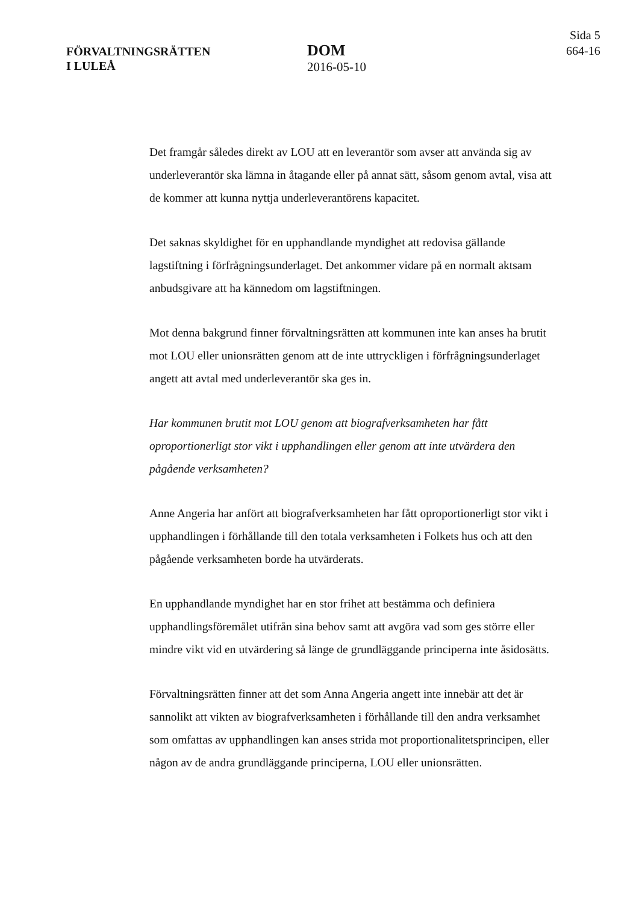FÖRVALTNINGSRÄTTEN
I LULEÅ
DOM
2016-05-10
Sida 5
664-16
Det framgår således direkt av LOU att en leverantör som avser att använda sig av underleverantör ska lämna in åtagande eller på annat sätt, såsom genom avtal, visa att de kommer att kunna nyttja underleverantörens kapacitet.
Det saknas skyldighet för en upphandlande myndighet att redovisa gällande lagstiftning i förfrågningsunderlaget. Det ankommer vidare på en normalt aktsam anbudsgivare att ha kännedom om lagstiftningen.
Mot denna bakgrund finner förvaltningsrätten att kommunen inte kan anses ha brutit mot LOU eller unionsrätten genom att de inte uttryckligen i förfrågningsunderlaget angett att avtal med underleverantör ska ges in.
Har kommunen brutit mot LOU genom att biografverksamheten har fått oproportionerligt stor vikt i upphandlingen eller genom att inte utvärdera den pågående verksamheten?
Anne Angeria har anfört att biografverksamheten har fått oproportionerligt stor vikt i upphandlingen i förhållande till den totala verksamheten i Folkets hus och att den pågående verksamheten borde ha utvärderats.
En upphandlande myndighet har en stor frihet att bestämma och definiera upphandlingsföremålet utifrån sina behov samt att avgöra vad som ges större eller mindre vikt vid en utvärdering så länge de grundläggande principerna inte åsidosätts.
Förvaltningsrätten finner att det som Anna Angeria angett inte innebär att det är sannolikt att vikten av biografverksamheten i förhållande till den andra verksamhet som omfattas av upphandlingen kan anses strida mot proportionalitetsprincipen, eller någon av de andra grundläggande principerna, LOU eller unionsrätten.